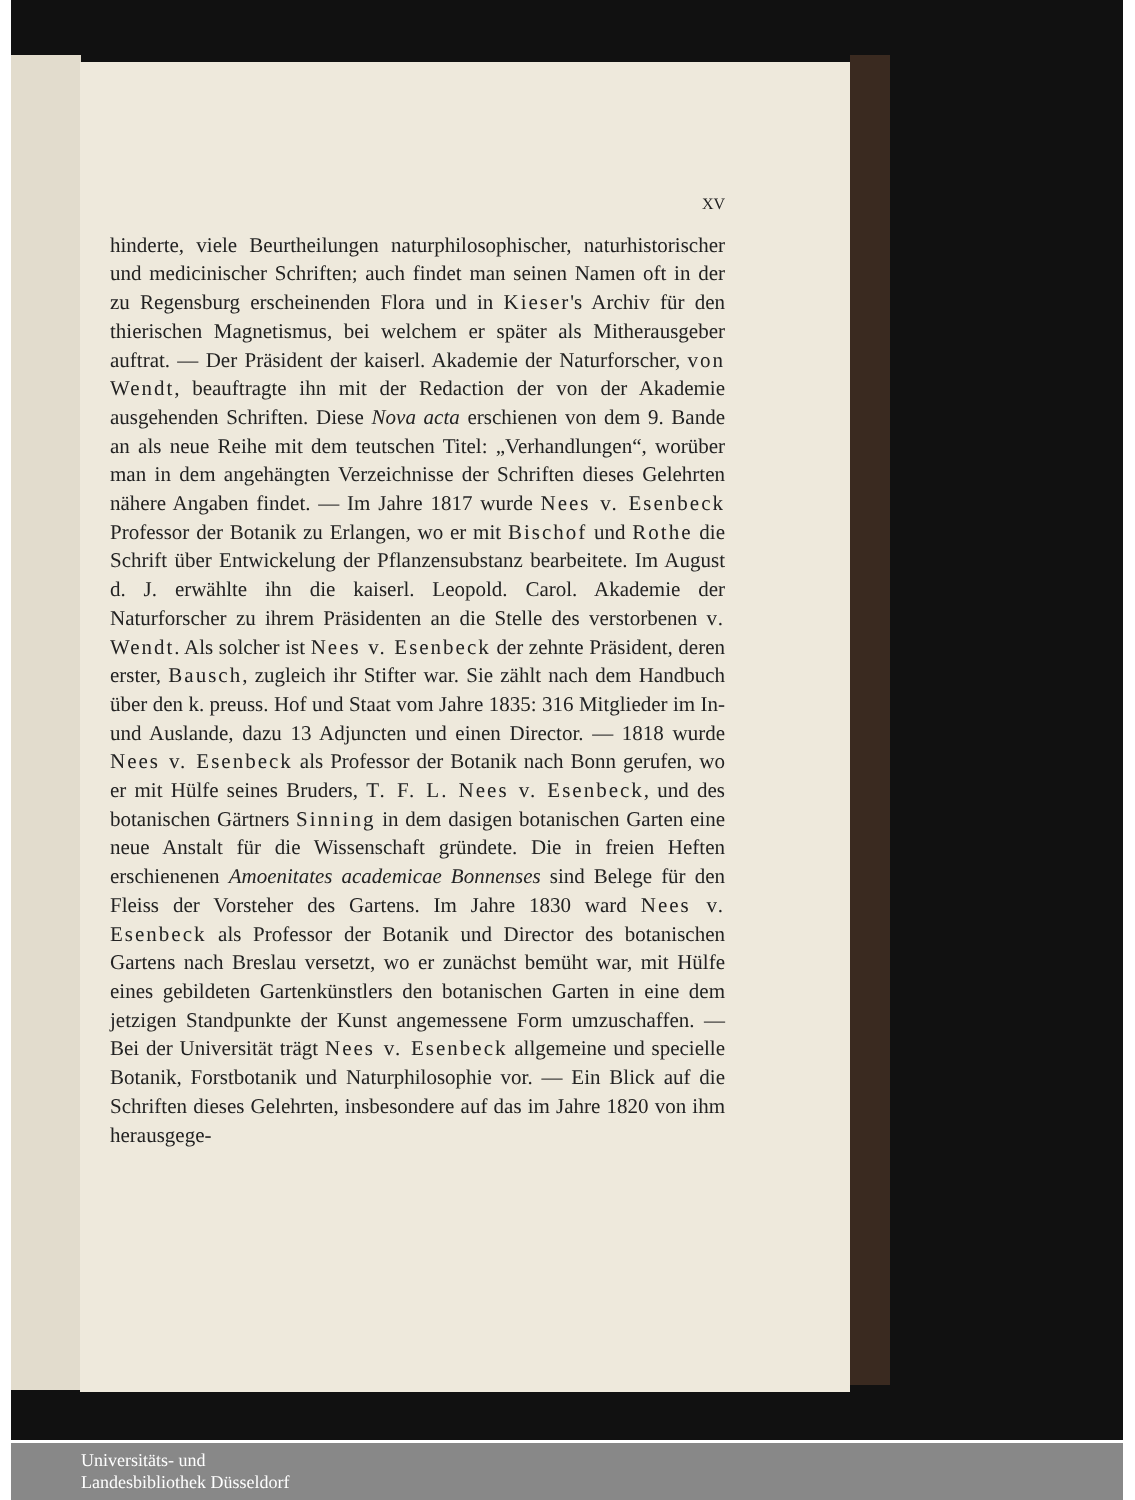XV
hinderte, viele Beurtheilungen naturphilosophischer, naturhistorischer und medicinischer Schriften; auch findet man seinen Namen oft in der zu Regensburg erscheinenden Flora und in Kieser's Archiv für den thierischen Magnetismus, bei welchem er später als Mitherausgeber auftrat. — Der Präsident der kaiserl. Akademie der Naturforscher, von Wendt, beauftragte ihn mit der Redaction der von der Akademie ausgehenden Schriften. Diese Nova acta erschienen von dem 9. Bande an als neue Reihe mit dem teutschen Titel: „Verhandlungen“, worüber man in dem angehängten Verzeichnisse der Schriften dieses Gelehrten nähere Angaben findet. — Im Jahre 1817 wurde Nees v. Esenbeck Professor der Botanik zu Erlangen, wo er mit Bischof und Rothe die Schrift über Entwickelung der Pflanzensubstanz bearbeitete. Im August d. J. erwählte ihn die kaiserl. Leopold. Carol. Akademie der Naturforscher zu ihrem Präsidenten an die Stelle des verstorbenen v. Wendt. Als solcher ist Nees v. Esenbeck der zehnte Präsident, deren erster, Bausch, zugleich ihr Stifter war. Sie zählt nach dem Handbuch über den k. preuss. Hof und Staat vom Jahre 1835: 316 Mitglieder im In- und Auslande, dazu 13 Adjuncten und einen Director. — 1818 wurde Nees v. Esenbeck als Professor der Botanik nach Bonn gerufen, wo er mit Hülfe seines Bruders, T. F. L. Nees v. Esenbeck, und des botanischen Gärtners Sinning in dem dasigen botanischen Garten eine neue Anstalt für die Wissenschaft gründete. Die in freien Heften erschienenen Amoenitates academicae Bonnenses sind Belege für den Fleiss der Vorsteher des Gartens. Im Jahre 1830 ward Nees v. Esenbeck als Professor der Botanik und Director des botanischen Gartens nach Breslau versetzt, wo er zunächst bemüht war, mit Hülfe eines gebildeten Gartenkünstlers den botanischen Garten in eine dem jetzigen Standpunkte der Kunst angemessene Form umzuschaffen. — Bei der Universität trägt Nees v. Esenbeck allgemeine und specielle Botanik, Forstbotanik und Naturphilosophie vor. — Ein Blick auf die Schriften dieses Gelehrten, insbesondere auf das im Jahre 1820 von ihm herausgege-
Universitäts- und
Landesbibliothek Düsseldorf